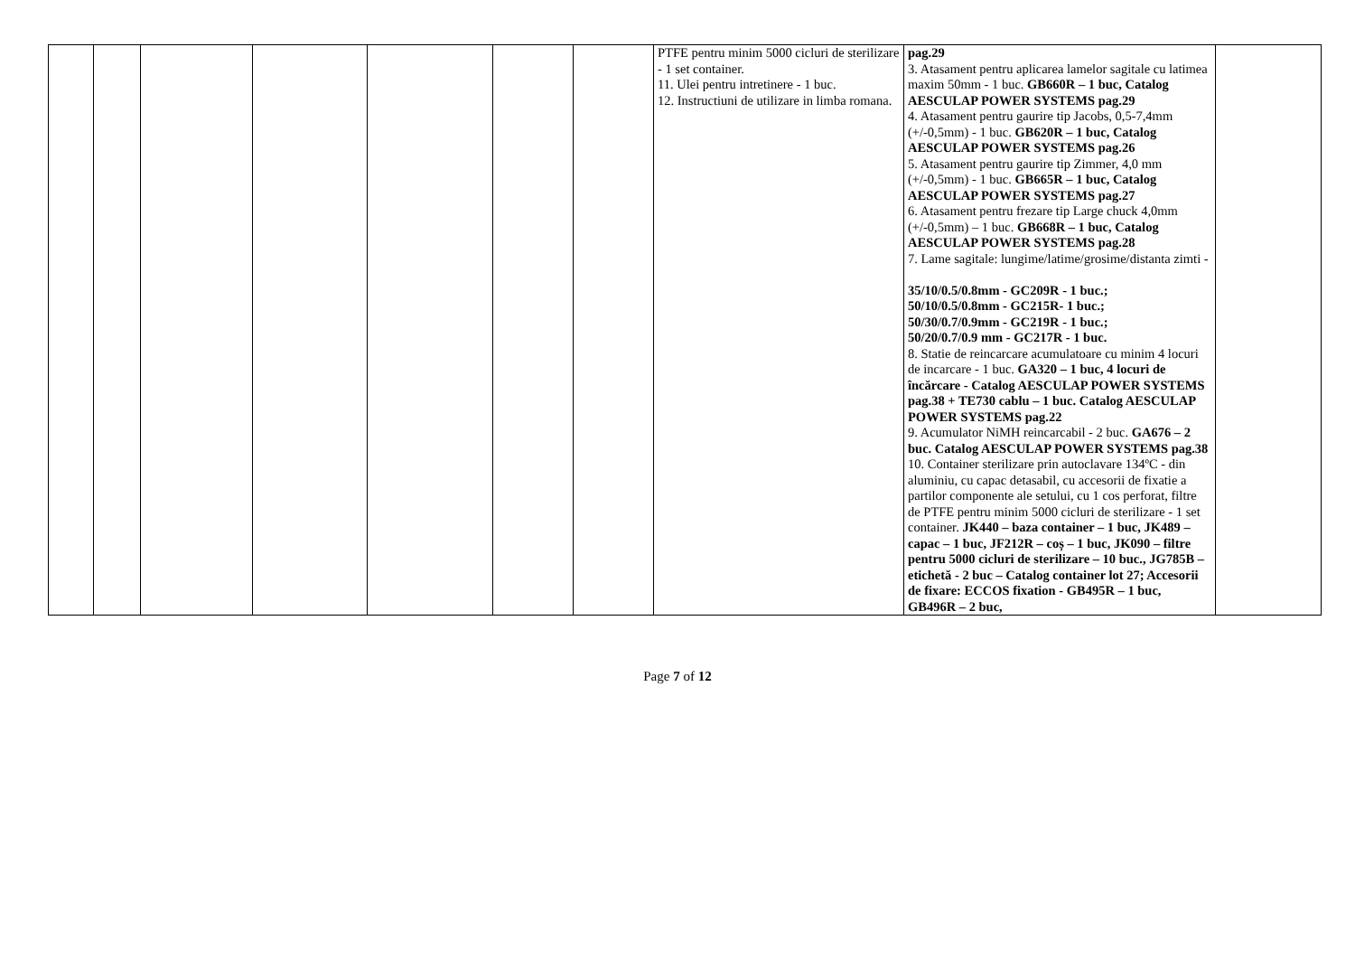| | | | | | | | PTFE pentru minim 5000 cicluri de sterilizare - 1 set container. 11. Ulei pentru intretinere - 1 buc. 12. Instructiuni de utilizare in limba romana. | pag.29 3. Atasament pentru aplicarea lamelor sagitale cu latimea maxim 50mm - 1 buc. GB660R – 1 buc, Catalog AESCULAP POWER SYSTEMS pag.29 4. Atasament pentru gaurire tip Jacobs, 0,5-7,4mm (+/-0,5mm) - 1 buc. GB620R – 1 buc, Catalog AESCULAP POWER SYSTEMS pag.26 5. Atasament pentru gaurire tip Zimmer, 4,0 mm (+/-0,5mm) - 1 buc. GB665R – 1 buc, Catalog AESCULAP POWER SYSTEMS pag.27 6. Atasament pentru frezare tip Large chuck 4,0mm (+/-0,5mm) – 1 buc. GB668R – 1 buc, Catalog AESCULAP POWER SYSTEMS pag.28 7. Lame sagitale: lungime/latime/grosime/distanta zimti - 35/10/0.5/0.8mm - GC209R - 1 buc.; 50/10/0.5/0.8mm - GC215R- 1 buc.; 50/30/0.7/0.9mm - GC219R - 1 buc.; 50/20/0.7/0.9 mm - GC217R - 1 buc. 8. Statie de reincarcare acumulatoare cu minim 4 locuri de incarcare - 1 buc. GA320 – 1 buc, 4 locuri de încărcare - Catalog AESCULAP POWER SYSTEMS pag.38 + TE730 cablu – 1 buc. Catalog AESCULAP POWER SYSTEMS pag.22 9. Acumulator NiMH reincarcabil - 2 buc. GA676 – 2 buc. Catalog AESCULAP POWER SYSTEMS pag.38 10. Container sterilizare prin autoclavare 134ºC - din aluminiu, cu capac detasabil, cu accesorii de fixatie a partilor componente ale setului, cu 1 cos perforat, filtre de PTFE pentru minim 5000 cicluri de sterilizare - 1 set container. JK440 – baza container – 1 buc, JK489 – capac – 1 buc, JF212R – coș – 1 buc, JK090 – filtre pentru 5000 cicluri de sterilizare – 10 buc., JG785B – etichetă - 2 buc – Catalog container lot 27; Accesorii de fixare: ECCOS fixation - GB495R – 1 buc, GB496R – 2 buc, | |
Page 7 of 12